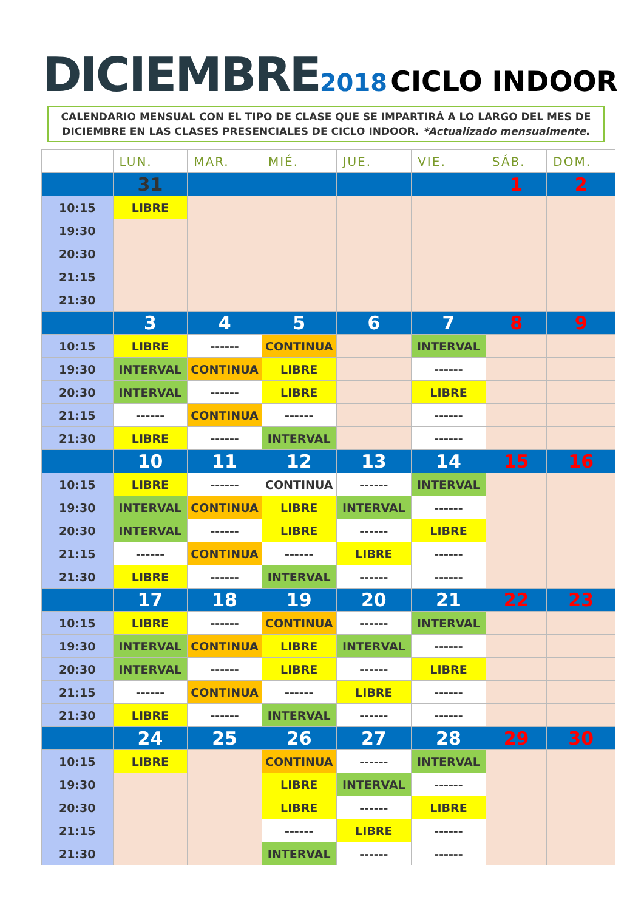DICIEMBRE 2018 CICLO INDOOR
CALENDARIO MENSUAL CON EL TIPO DE CLASE QUE SE IMPARTIRÁ A LO LARGO DEL MES DE
DICIEMBRE EN LAS CLASES PRESENCIALES DE CICLO INDOOR. *Actualizado mensualmente.
| | LUN. | MAR. | MIÉ. | JUE. | VIE. | SÁB. | DOM. |
| --- | --- | --- | --- | --- | --- | --- | --- |
| | 31 | | | | | 1 | 2 |
| 10:15 | LIBRE | | | | | | |
| 19:30 | | | | | | | |
| 20:30 | | | | | | | |
| 21:15 | | | | | | | |
| 21:30 | | | | | | | |
| | 3 | 4 | 5 | 6 | 7 | 8 | 9 |
| 10:15 | LIBRE | ------ | CONTINUA | | INTERVAL | | |
| 19:30 | INTERVAL | CONTINUA | LIBRE | | ------ | | |
| 20:30 | INTERVAL | ------ | LIBRE | | LIBRE | | |
| 21:15 | ------ | CONTINUA | ------ | | ------ | | |
| 21:30 | LIBRE | ------ | INTERVAL | | ------ | | |
| | 10 | 11 | 12 | 13 | 14 | 15 | 16 |
| 10:15 | LIBRE | ------ | CONTINUA | ------ | INTERVAL | | |
| 19:30 | INTERVAL | CONTINUA | LIBRE | INTERVAL | ------ | | |
| 20:30 | INTERVAL | ------ | LIBRE | ------ | LIBRE | | |
| 21:15 | ------ | CONTINUA | ------ | LIBRE | ------ | | |
| 21:30 | LIBRE | ------ | INTERVAL | ------ | ------ | | |
| | 17 | 18 | 19 | 20 | 21 | 22 | 23 |
| 10:15 | LIBRE | ------ | CONTINUA | ------ | INTERVAL | | |
| 19:30 | INTERVAL | CONTINUA | LIBRE | INTERVAL | ------ | | |
| 20:30 | INTERVAL | ------ | LIBRE | ------ | LIBRE | | |
| 21:15 | ------ | CONTINUA | ------ | LIBRE | ------ | | |
| 21:30 | LIBRE | ------ | INTERVAL | ------ | ------ | | |
| | 24 | 25 | 26 | 27 | 28 | 29 | 30 |
| 10:15 | LIBRE | | CONTINUA | ------ | INTERVAL | | |
| 19:30 | | | LIBRE | INTERVAL | ------ | | |
| 20:30 | | | LIBRE | ------ | LIBRE | | |
| 21:15 | | | ------ | LIBRE | ------ | | |
| 21:30 | | | INTERVAL | ------ | ------ | | |